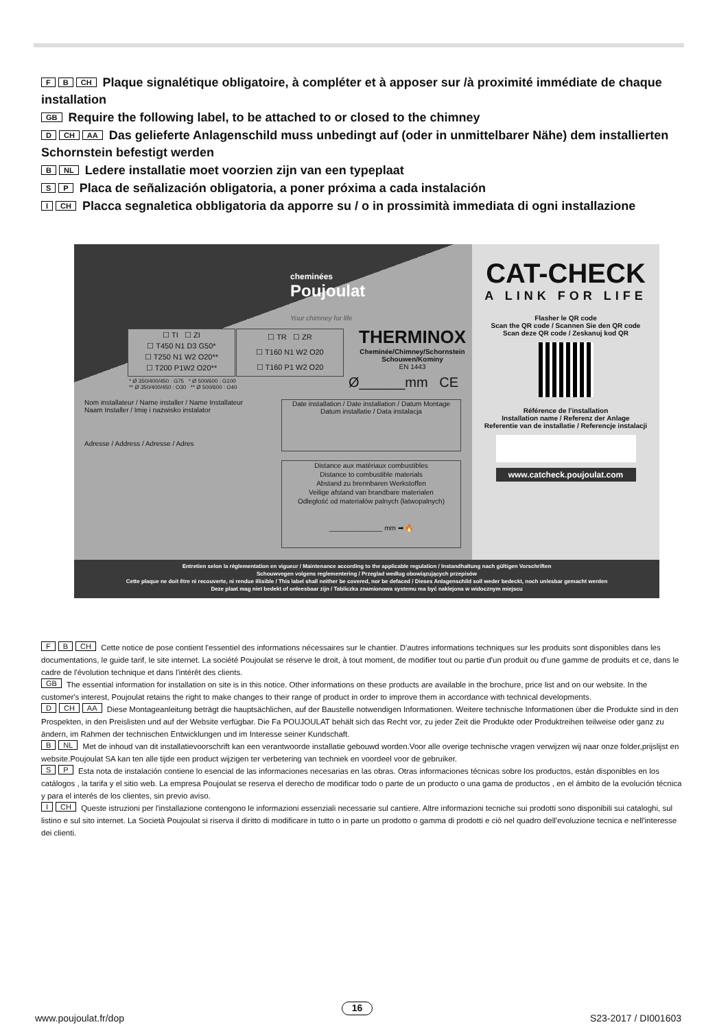F B CH Plaque signalétique obligatoire, à compléter et à apposer sur /à proximité immédiate de chaque installation
GB Require the following label, to be attached to or closed to the chimney
D CH AA Das gelieferte Anlagenschild muss unbedingt auf (oder in unmittelbarer Nähe) dem installierten Schornstein befestigt werden
B NL Ledere installatie moet voorzien zijn van een typeplaat
S P Placa de señalización obligatoria, a poner próxima a cada instalación
I CH Placca segnaletica obbligatoria da apporre su / o in prossimità immediata di ogni installazione
cheminées
Poujoulat
Your chimney for life
☐ TI ☐ ZI
☐ T450 N1 D3 G50*
☐ T250 N1 W2 O20**
☐ T200 P1W2 O20**
☐ TR ☐ ZR
☐ T160 N1 W2 O20
☐ T160 P1 W2 O20
THERMINOX
Cheminée/Chimney/Schornstein
Schouwen/Kominy
EN 1443
* Ø 350/400/450 : G75 * Ø 500/600 : G100
** Ø 350/400/450 : O30 ** Ø 500/600 : O40
Ø______mm CE
Nom installateur / Name installer / Name Installateur
Naam Installer / Imię i nazwisko instalator
Adresse / Address / Adresse / Adres
Date installation / Date installation / Datum Montage
Datum installatie / Data instalacja
Distance aux matériaux combustibles
Distance to combustible materials
Abstand zu brennbaren Werkstoffen
Veilige afstand van brandbare materialen
Odległość od materiałów palnych (łatwopalnych)
______________ mm ➡ 🔥
CAT-CHECK
A LINK FOR LIFE
Flasher le QR code
Scan the QR code / Scannen Sie den QR code
Scan deze QR code / Zeskanuj kod QR
Référence de l'installation
Installation name / Referenz der Anlage
Referentie van de installatie / Referencje instalacji
www.catcheck.poujoulat.com
Entretien selon la réglementation en vigueur / Maintenance according to the applicable regulation / Instandhaltung nach gültigen Vorschriften
Schouwvegen volgens reglementering / Przeglad wedlug obowiązujących przepisów
Cette plaque ne doit être ni recouverte, ni rendue illisible / This label shall neither be covered, nor be defaced / Dieses Anlagenschild soll weder bedeckt, noch unlesbar gemacht werden
Deze plaat mag niet bedekt of onleesbaar zijn / Tabliczka znamionowa systemu ma być naklejona w widocznym miejscu
F B CH Cette notice de pose contient l'essentiel des informations nécessaires sur le chantier. D'autres informations techniques sur les produits sont disponibles dans les documentations, le guide tarif, le site internet. La société Poujoulat se réserve le droit, à tout moment, de modifier tout ou partie d'un produit ou d'une gamme de produits et ce, dans le cadre de l'évolution technique et dans l'intérêt des clients.
GB The essential information for installation on site is in this notice. Other informations on these products are available in the brochure, price list and on our website. In the customer's interest, Poujoulat retains the right to make changes to their range of product in order to improve them in accordance with technical developments.
D CH AA Diese Montageanleitung beträgt die hauptsächlichen, auf der Baustelle notwendigen Informationen. Weitere technische Informationen über die Produkte sind in den Prospekten, in den Preislisten und auf der Website verfügbar. Die Fa POUJOULAT behält sich das Recht vor, zu jeder Zeit die Produkte oder Produktreihen teilweise oder ganz zu ändern, im Rahmen der technischen Entwicklungen und im Interesse seiner Kundschaft.
B NL Met de inhoud van dit installatievoorschrift kan een verantwoorde installatie gebouwd worden.Voor alle overige technische vragen verwijzen wij naar onze folder,prijslijst en website.Poujoulat SA kan ten alle tijde een product wijzigen ter verbetering van techniek en voordeel voor de gebruiker.
S P Esta nota de instalación contiene lo esencial de las informaciones necesarias en las obras. Otras informaciones técnicas sobre los productos, están disponibles en los catálogos , la tarifa y el sitio web. La empresa Poujoulat se reserva el derecho de modificar todo o parte de un producto o una gama de productos , en el ámbito de la evolución técnica y para el interés de los clientes, sin previo aviso.
I CH Queste istruzioni per l'installazione contengono le informazioni essenziali necessarie sul cantiere. Altre informazioni tecniche sui prodotti sono disponibili sui cataloghi, sul listino e sul sito internet. La Società Poujoulat si riserva il diritto di modificare in tutto o in parte un prodotto o gamma di prodotti e ciò nel quadro dell'evoluzione tecnica e nell'interesse dei clienti.
www.poujoulat.fr/dop 16 S23-2017 / DI001603